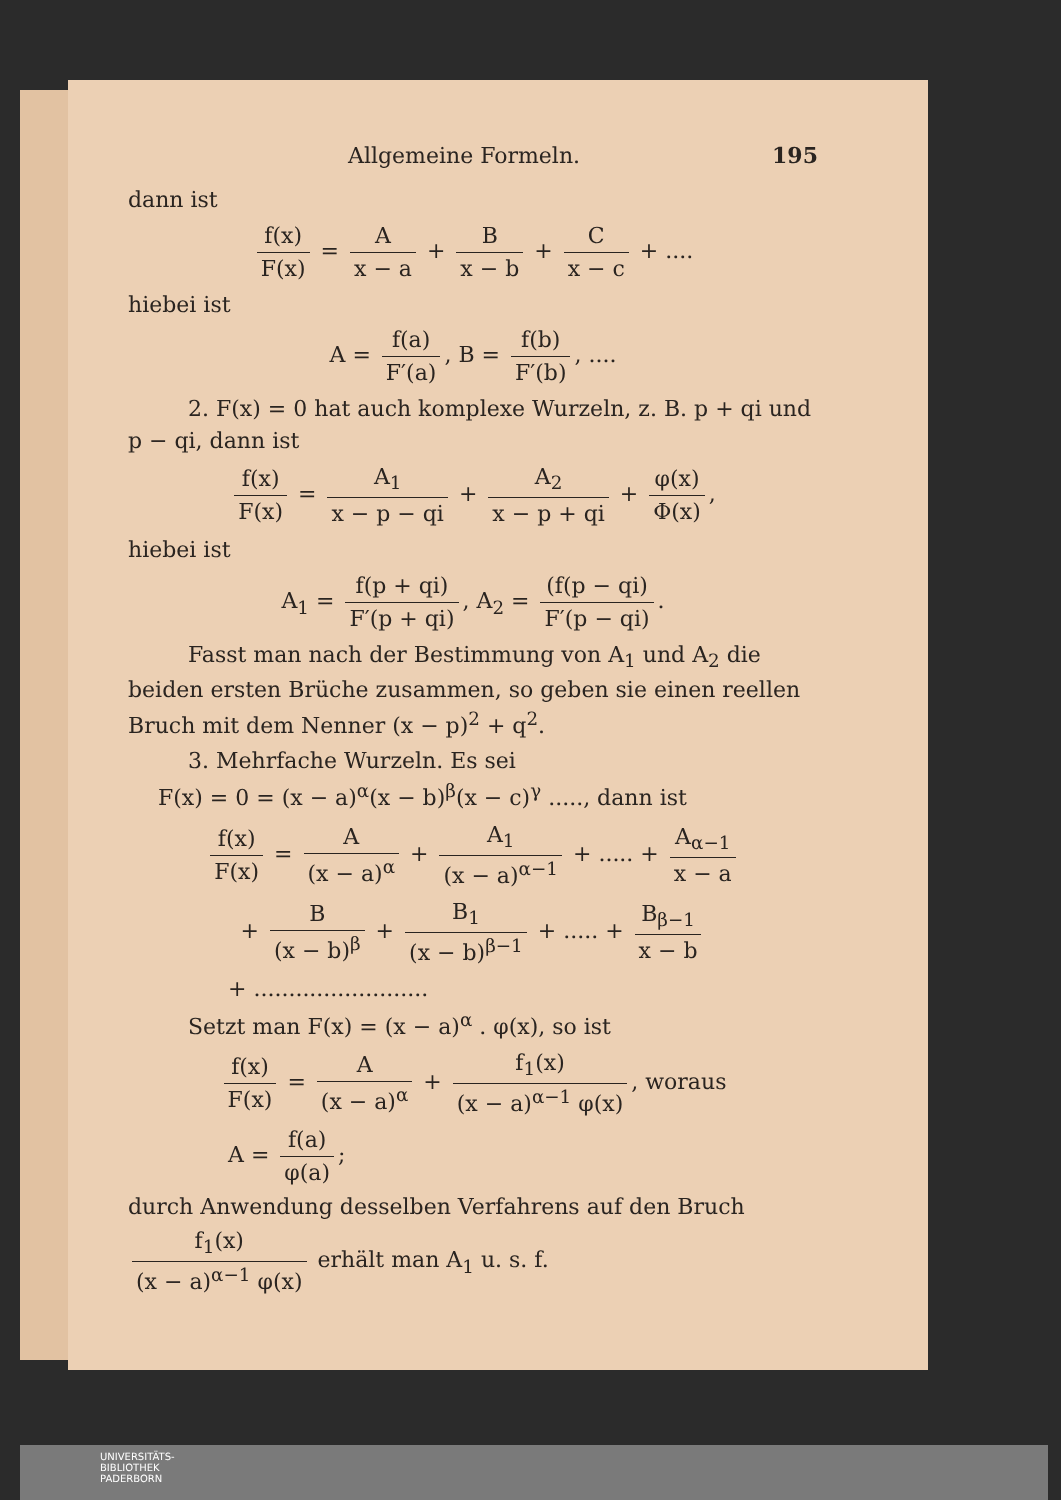Allgemeine Formeln. 195
dann ist
f(x) F(x) = A x − a + B x − b + C x − c + ....
hiebei ist
A = f(a) F′(a), B = f(b) F′(b), ....
2. F(x) = 0 hat auch komplexe Wurzeln, z. B. p + qi und p − qi, dann ist
f(x) F(x) = A<sub>1</sub> x − p − qi + A<sub>2</sub> x − p + qi + φ(x) Φ(x),
hiebei ist
A<sub>1</sub> = f(p + qi) F′(p + qi), A<sub>2</sub> = (f(p − qi) F′(p − qi).
Fasst man nach der Bestimmung von A<sub>1</sub> und A<sub>2</sub> die beiden ersten Brüche zusammen, so geben sie einen reellen Bruch mit dem Nenner (x − p)<sup>2</sup> + q<sup>2</sup>.
3. Mehrfache Wurzeln. Es sei
F(x) = 0 = (x − a)<sup>α</sup>(x − b)<sup>β</sup>(x − c)<sup>γ</sup> ....., dann ist
f(x) F(x) = A (x − a)<sup>α</sup> + A<sub>1</sub> (x − a)<sup>α−1</sup> + ..... + A<sub>α−1</sub> x − a
+ B (x − b)<sup>β</sup> + B<sub>1</sub> (x − b)<sup>β−1</sup> + ..... + B<sub>β−1</sub> x − b
+ .........................
Setzt man F(x) = (x − a)<sup>α</sup> . φ(x), so ist
f(x) F(x) = A (x − a)<sup>α</sup> + f<sub>1</sub>(x) (x − a)<sup>α−1</sup> φ(x), woraus
A = f(a) φ(a);
durch Anwendung desselben Verfahrens auf den Bruch
f<sub>1</sub>(x) (x − a)<sup>α−1</sup> φ(x) erhält man A<sub>1</sub> u. s. f.
UNIVERSITÄTS-
BIBLIOTHEK
PADERBORN